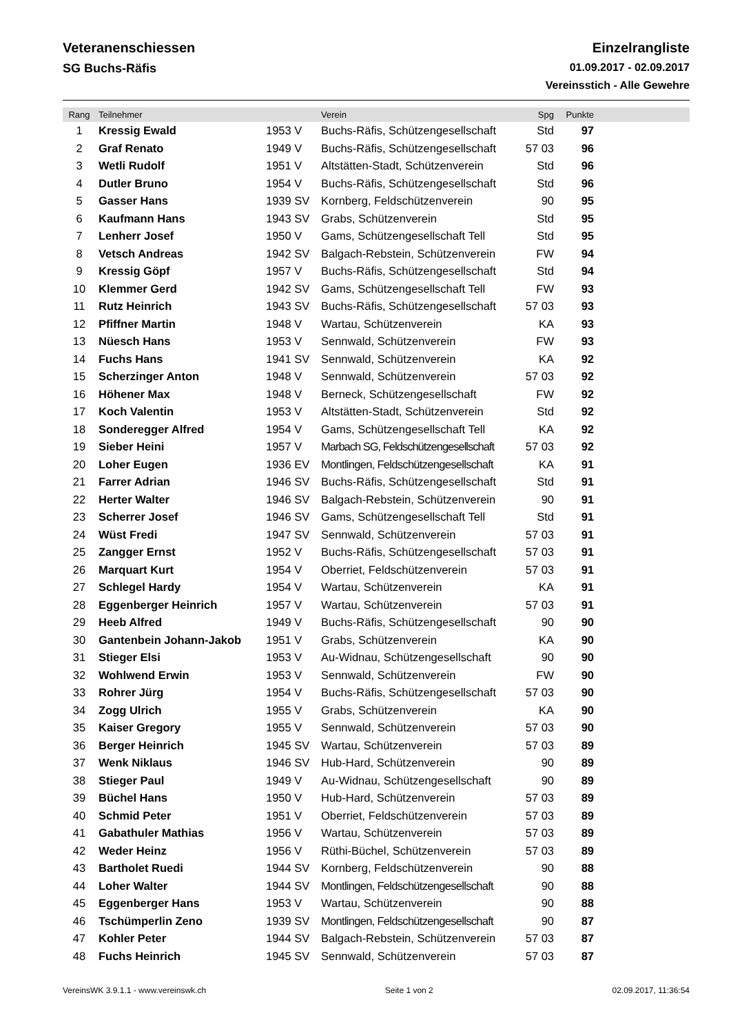Veteranenschiessen
SG Buchs-Räfis
Einzelrangliste
01.09.2017 - 02.09.2017
Vereinsstich - Alle Gewehre
| Rang | Teilnehmer | | Verein | Spg | Punkte | |
| --- | --- | --- | --- | --- | --- | --- |
| 1 | Kressig Ewald | 1953 V | Buchs-Räfis, Schützengesellschaft | Std | 97 | |
| 2 | Graf Renato | 1949 V | Buchs-Räfis, Schützengesellschaft | 57 03 | 96 | |
| 3 | Wetli Rudolf | 1951 V | Altstätten-Stadt, Schützenverein | Std | 96 | |
| 4 | Dutler Bruno | 1954 V | Buchs-Räfis, Schützengesellschaft | Std | 96 | |
| 5 | Gasser Hans | 1939 SV | Kornberg, Feldschützenverein | 90 | 95 | |
| 6 | Kaufmann Hans | 1943 SV | Grabs, Schützenverein | Std | 95 | |
| 7 | Lenherr Josef | 1950 V | Gams, Schützengesellschaft Tell | Std | 95 | |
| 8 | Vetsch Andreas | 1942 SV | Balgach-Rebstein, Schützenverein | FW | 94 | |
| 9 | Kressig Göpf | 1957 V | Buchs-Räfis, Schützengesellschaft | Std | 94 | |
| 10 | Klemmer Gerd | 1942 SV | Gams, Schützengesellschaft Tell | FW | 93 | |
| 11 | Rutz Heinrich | 1943 SV | Buchs-Räfis, Schützengesellschaft | 57 03 | 93 | |
| 12 | Pfiffner Martin | 1948 V | Wartau, Schützenverein | KA | 93 | |
| 13 | Nüesch Hans | 1953 V | Sennwald, Schützenverein | FW | 93 | |
| 14 | Fuchs Hans | 1941 SV | Sennwald, Schützenverein | KA | 92 | |
| 15 | Scherzinger Anton | 1948 V | Sennwald, Schützenverein | 57 03 | 92 | |
| 16 | Höhener Max | 1948 V | Berneck, Schützengesellschaft | FW | 92 | |
| 17 | Koch Valentin | 1953 V | Altstätten-Stadt, Schützenverein | Std | 92 | |
| 18 | Sonderegger Alfred | 1954 V | Gams, Schützengesellschaft Tell | KA | 92 | |
| 19 | Sieber Heini | 1957 V | Marbach SG, Feldschützengesellschaft | 57 03 | 92 | |
| 20 | Loher Eugen | 1936 EV | Montlingen, Feldschützengesellschaft | KA | 91 | |
| 21 | Farrer Adrian | 1946 SV | Buchs-Räfis, Schützengesellschaft | Std | 91 | |
| 22 | Herter Walter | 1946 SV | Balgach-Rebstein, Schützenverein | 90 | 91 | |
| 23 | Scherrer Josef | 1946 SV | Gams, Schützengesellschaft Tell | Std | 91 | |
| 24 | Wüst Fredi | 1947 SV | Sennwald, Schützenverein | 57 03 | 91 | |
| 25 | Zangger Ernst | 1952 V | Buchs-Räfis, Schützengesellschaft | 57 03 | 91 | |
| 26 | Marquart Kurt | 1954 V | Oberriet, Feldschützenverein | 57 03 | 91 | |
| 27 | Schlegel Hardy | 1954 V | Wartau, Schützenverein | KA | 91 | |
| 28 | Eggenberger Heinrich | 1957 V | Wartau, Schützenverein | 57 03 | 91 | |
| 29 | Heeb Alfred | 1949 V | Buchs-Räfis, Schützengesellschaft | 90 | 90 | |
| 30 | Gantenbein Johann-Jakob | 1951 V | Grabs, Schützenverein | KA | 90 | |
| 31 | Stieger Elsi | 1953 V | Au-Widnau, Schützengesellschaft | 90 | 90 | |
| 32 | Wohlwend Erwin | 1953 V | Sennwald, Schützenverein | FW | 90 | |
| 33 | Rohrer Jürg | 1954 V | Buchs-Räfis, Schützengesellschaft | 57 03 | 90 | |
| 34 | Zogg Ulrich | 1955 V | Grabs, Schützenverein | KA | 90 | |
| 35 | Kaiser Gregory | 1955 V | Sennwald, Schützenverein | 57 03 | 90 | |
| 36 | Berger Heinrich | 1945 SV | Wartau, Schützenverein | 57 03 | 89 | |
| 37 | Wenk Niklaus | 1946 SV | Hub-Hard, Schützenverein | 90 | 89 | |
| 38 | Stieger Paul | 1949 V | Au-Widnau, Schützengesellschaft | 90 | 89 | |
| 39 | Büchel Hans | 1950 V | Hub-Hard, Schützenverein | 57 03 | 89 | |
| 40 | Schmid Peter | 1951 V | Oberriet, Feldschützenverein | 57 03 | 89 | |
| 41 | Gabathuler Mathias | 1956 V | Wartau, Schützenverein | 57 03 | 89 | |
| 42 | Weder Heinz | 1956 V | Rüthi-Büchel, Schützenverein | 57 03 | 89 | |
| 43 | Bartholet Ruedi | 1944 SV | Kornberg, Feldschützenverein | 90 | 88 | |
| 44 | Loher Walter | 1944 SV | Montlingen, Feldschützengesellschaft | 90 | 88 | |
| 45 | Eggenberger Hans | 1953 V | Wartau, Schützenverein | 90 | 88 | |
| 46 | Tschümperlin Zeno | 1939 SV | Montlingen, Feldschützengesellschaft | 90 | 87 | |
| 47 | Kohler Peter | 1944 SV | Balgach-Rebstein, Schützenverein | 57 03 | 87 | |
| 48 | Fuchs Heinrich | 1945 SV | Sennwald, Schützenverein | 57 03 | 87 | |
VereinsWK 3.9.1.1 - www.vereinswk.ch Seite 1 von 2 02.09.2017, 11:36:54